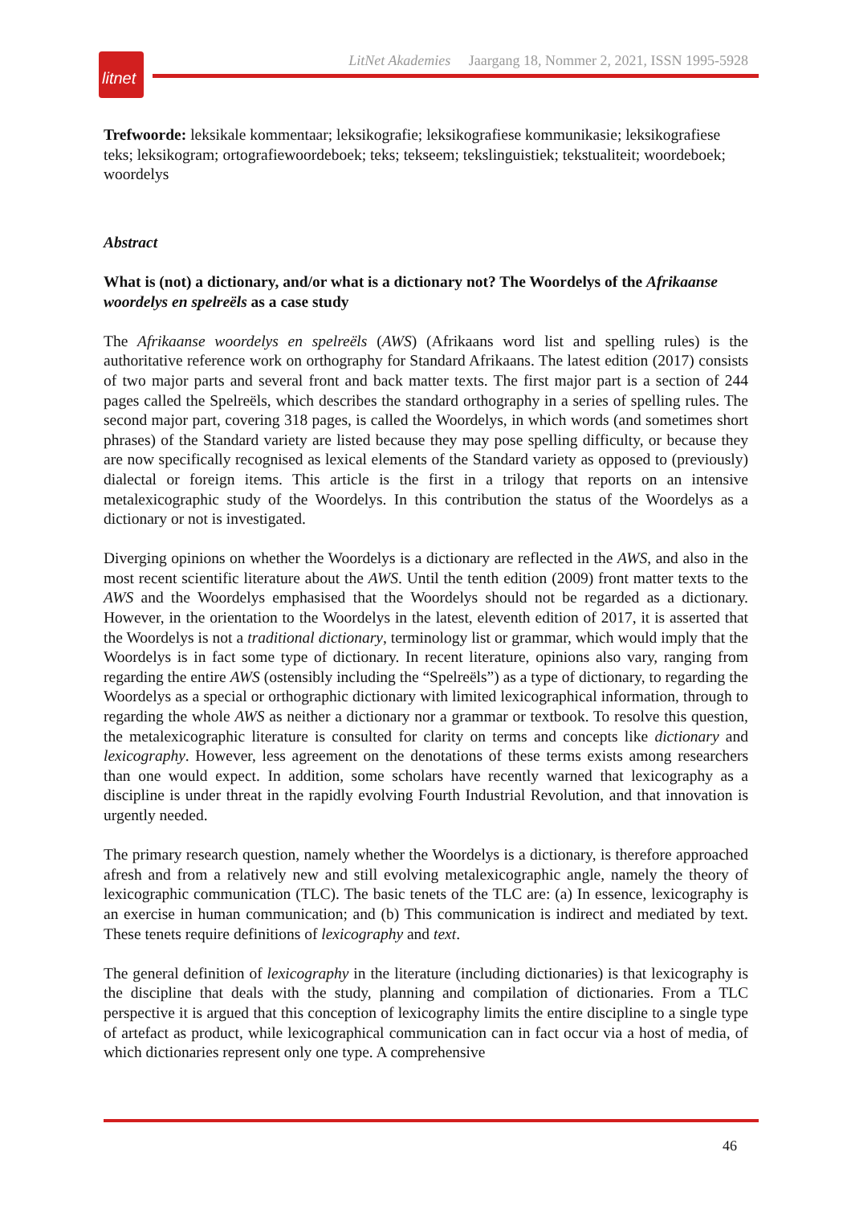litnet
LitNet Akademies Jaargang 18, Nommer 2, 2021, ISSN 1995-5928
Trefwoorde: leksikale kommentaar; leksikografie; leksikografiese kommunikasie; leksikografiese teks; leksikogram; ortografiewoordeboek; teks; tekseem; tekslinguistiek; tekstualiteit; woordeboek; woordelys
Abstract
What is (not) a dictionary, and/or what is a dictionary not? The Woordelys of the Afrikaanse woordelys en spelreëls as a case study
The Afrikaanse woordelys en spelreëls (AWS) (Afrikaans word list and spelling rules) is the authoritative reference work on orthography for Standard Afrikaans. The latest edition (2017) consists of two major parts and several front and back matter texts. The first major part is a section of 244 pages called the Spelreëls, which describes the standard orthography in a series of spelling rules. The second major part, covering 318 pages, is called the Woordelys, in which words (and sometimes short phrases) of the Standard variety are listed because they may pose spelling difficulty, or because they are now specifically recognised as lexical elements of the Standard variety as opposed to (previously) dialectal or foreign items. This article is the first in a trilogy that reports on an intensive metalexicographic study of the Woordelys. In this contribution the status of the Woordelys as a dictionary or not is investigated.
Diverging opinions on whether the Woordelys is a dictionary are reflected in the AWS, and also in the most recent scientific literature about the AWS. Until the tenth edition (2009) front matter texts to the AWS and the Woordelys emphasised that the Woordelys should not be regarded as a dictionary. However, in the orientation to the Woordelys in the latest, eleventh edition of 2017, it is asserted that the Woordelys is not a traditional dictionary, terminology list or grammar, which would imply that the Woordelys is in fact some type of dictionary. In recent literature, opinions also vary, ranging from regarding the entire AWS (ostensibly including the “Spelreëls”) as a type of dictionary, to regarding the Woordelys as a special or orthographic dictionary with limited lexicographical information, through to regarding the whole AWS as neither a dictionary nor a grammar or textbook. To resolve this question, the metalexicographic literature is consulted for clarity on terms and concepts like dictionary and lexicography. However, less agreement on the denotations of these terms exists among researchers than one would expect. In addition, some scholars have recently warned that lexicography as a discipline is under threat in the rapidly evolving Fourth Industrial Revolution, and that innovation is urgently needed.
The primary research question, namely whether the Woordelys is a dictionary, is therefore approached afresh and from a relatively new and still evolving metalexicographic angle, namely the theory of lexicographic communication (TLC). The basic tenets of the TLC are: (a) In essence, lexicography is an exercise in human communication; and (b) This communication is indirect and mediated by text. These tenets require definitions of lexicography and text.
The general definition of lexicography in the literature (including dictionaries) is that lexicography is the discipline that deals with the study, planning and compilation of dictionaries. From a TLC perspective it is argued that this conception of lexicography limits the entire discipline to a single type of artefact as product, while lexicographical communication can in fact occur via a host of media, of which dictionaries represent only one type. A comprehensive
46